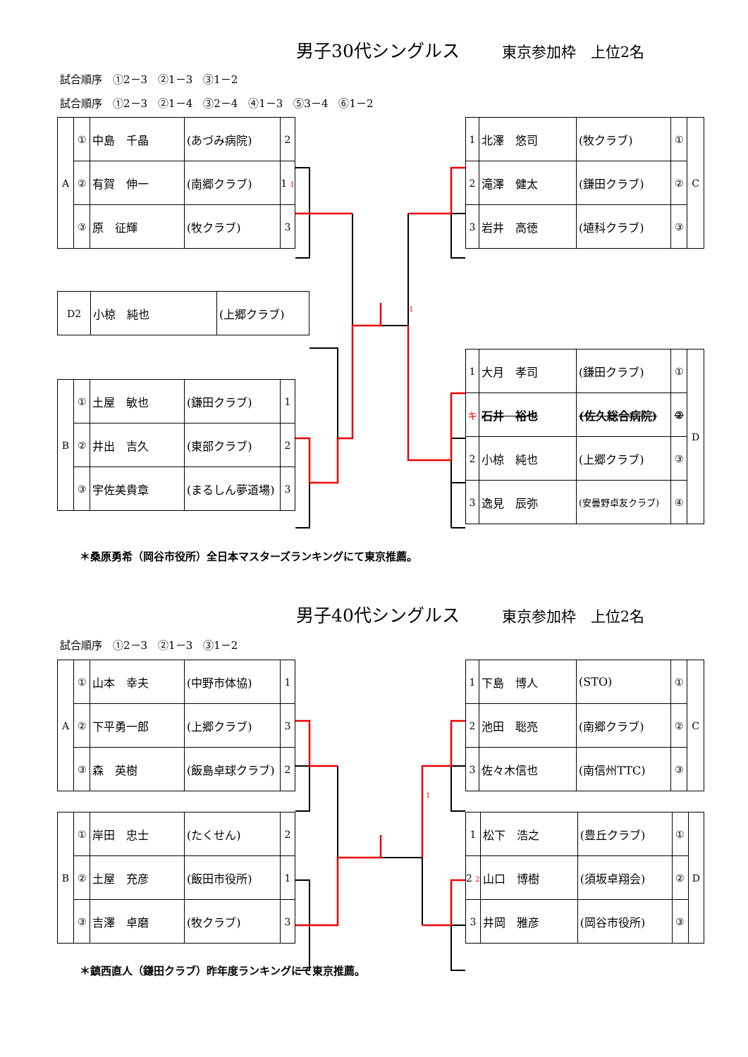男子30代シングルス 東京参加枠　上位2名
試合順序　①2－3　②1－3　③1－2
試合順序　①2－3　②1－4　③2－4　④1－3　⑤3－4　⑥1－2
| A | ① | 中島 千晶 | (あづみ病院) | 2 |
| | ② | 有賀 伸一 | (南郷クラブ) | 1 1 |
| | ③ | 原 征輝 | (牧クラブ) | 3 |
| D2 | 小椋 純也 | (上郷クラブ) |
| B | ① | 土屋 敏也 | (鎌田クラブ) | 1 |
| | ② | 井出 吉久 | (東部クラブ) | 2 |
| | ③ | 宇佐美貴章 | (まるしん夢道場) | 3 |
| 1 | 北澤 悠司 | (牧クラブ) | ① | C |
| 2 | 滝澤 健太 | (鎌田クラブ) | ② | |
| 3 | 岩井 高徳 | (埴科クラブ) | ③ | |
1
| 1 | 大月 孝司 | (鎌田クラブ) | ① | D |
| キ | 石井 裕也 | (佐久総合病院) | ② | |
| 2 | 小椋 純也 | (上郷クラブ) | ③ | |
| 3 | 逸見 辰弥 | (安曇野卓友クラブ) | ④ | |
＊桑原勇希（岡谷市役所）全日本マスターズランキングにて東京推薦。
男子40代シングルス 東京参加枠　上位2名
試合順序　①2－3　②1－3　③1－2
| A | ① | 山本 幸夫 | (中野市体協) | 1 |
| | ② | 下平勇一郎 | (上郷クラブ) | 3 |
| | ③ | 森 英樹 | (飯島卓球クラブ) | 2 |
| B | ① | 岸田 忠士 | (たくせん) | 2 |
| | ② | 土屋 充彦 | (飯田市役所) | 1 |
| | ③ | 吉澤 卓磨 | (牧クラブ) | 3 |
| 1 | 下島 博人 | (STO) | ① | C |
| 2 | 池田 聡亮 | (南郷クラブ) | ② | |
| 3 | 佐々木信也 | (南信州TTC) | ③ | |
1
| 1 | 松下 浩之 | (豊丘クラブ) | ① | D |
| 2 2 | 山口 博樹 | (須坂卓翔会) | ② | |
| 3 | 井岡 雅彦 | (岡谷市役所) | ③ | |
＊鎮西直人（鎌田クラブ）昨年度ランキングにて東京推薦。